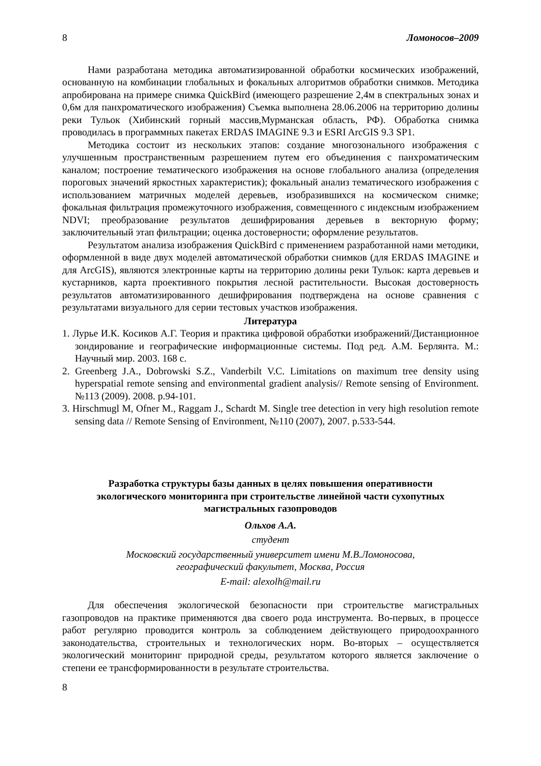8 Ломоносов–2009
Нами разработана методика автоматизированной обработки космических изображений, основанную на комбинации глобальных и фокальных алгоритмов обработки снимков. Методика апробирована на примере снимка QuickBird (имеющего разрешение 2,4м в спектральных зонах и 0,6м для панхроматического изображения) Съемка выполнена 28.06.2006 на территорию долины реки Тульок (Хибинский горный массив,Мурманская область, РФ). Обработка снимка проводилась в программных пакетах ERDAS IMAGINE 9.3 и ESRI ArcGIS 9.3 SP1.
Методика состоит из нескольких этапов: создание многозонального изображения с улучшенным пространственным разрешением путем его объединения с панхроматическим каналом; построение тематического изображения на основе глобального анализа (определения пороговых значений яркостных характеристик); фокальный анализ тематического изображения с использованием матричных моделей деревьев, изобразившихся на космическом снимке; фокальная фильтрация промежуточного изображения, совмещенного с индексным изображением NDVI; преобразование результатов дешифрирования деревьев в векторную форму; заключительный этап фильтрации; оценка достоверности; оформление результатов.
Результатом анализа изображения QuickBird с применением разработанной нами методики, оформленной в виде двух моделей автоматической обработки снимков (для ERDAS IMAGINE и для ArcGIS), являются электронные карты на территорию долины реки Тульок: карта деревьев и кустарников, карта проективного покрытия лесной растительности. Высокая достоверность результатов автоматизированного дешифрирования подтверждена на основе сравнения с результатами визуального для серии тестовых участков изображения.
Литература
1. Лурье И.К. Косиков А.Г. Теория и практика цифровой обработки изображений/Дистанционное зондирование и географические информационные системы. Под ред. А.М. Берлянта. М.: Научный мир. 2003. 168 с.
2. Greenberg J.A., Dobrowski S.Z., Vanderbilt V.C. Limitations on maximum tree density using hyperspatial remote sensing and environmental gradient analysis// Remote sensing of Environment. №113 (2009). 2008. p.94-101.
3. Hirschmugl M, Ofner M., Raggam J., Schardt M. Single tree detection in very high resolution remote sensing data // Remote Sensing of Environment, №110 (2007), 2007. p.533-544.
Разработка структуры базы данных в целях повышения оперативности
экологического мониторинга при строительстве линейной части сухопутных
магистральных газопроводов
Ольхов А.А.
студент
Московский государственный университет имени М.В.Ломоносова,
географический факультет, Москва, Россия
E-mail: alexolh@mail.ru
Для обеспечения экологической безопасности при строительстве магистральных газопроводов на практике применяются два своего рода инструмента. Во-первых, в процессе работ регулярно проводится контроль за соблюдением действующего природоохранного законодательства, строительных и технологических норм. Во-вторых – осуществляется экологический мониторинг природной среды, результатом которого является заключение о степени ее трансформированности в результате строительства.
8